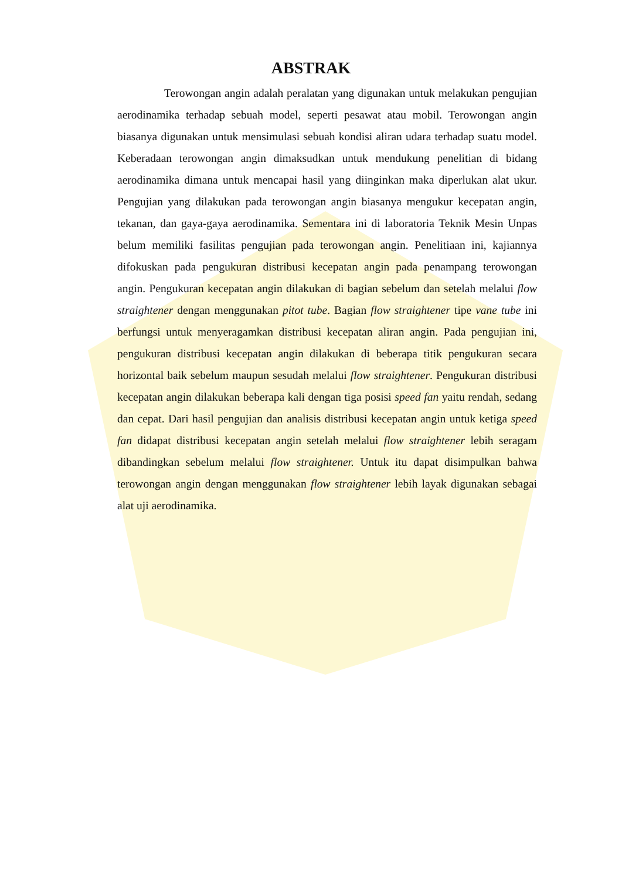ABSTRAK
Terowongan angin adalah peralatan yang digunakan untuk melakukan pengujian aerodinamika terhadap sebuah model, seperti pesawat atau mobil. Terowongan angin biasanya digunakan untuk mensimulasi sebuah kondisi aliran udara terhadap suatu model. Keberadaan terowongan angin dimaksudkan untuk mendukung penelitian di bidang aerodinamika dimana untuk mencapai hasil yang diinginkan maka diperlukan alat ukur. Pengujian yang dilakukan pada terowongan angin biasanya mengukur kecepatan angin, tekanan, dan gaya-gaya aerodinamika. Sementara ini di laboratoria Teknik Mesin Unpas belum memiliki fasilitas pengujian pada terowongan angin. Penelitiaan ini, kajiannya difokuskan pada pengukuran distribusi kecepatan angin pada penampang terowongan angin. Pengukuran kecepatan angin dilakukan di bagian sebelum dan setelah melalui flow straightener dengan menggunakan pitot tube. Bagian flow straightener tipe vane tube ini berfungsi untuk menyeragamkan distribusi kecepatan aliran angin. Pada pengujian ini, pengukuran distribusi kecepatan angin dilakukan di beberapa titik pengukuran secara horizontal baik sebelum maupun sesudah melalui flow straightener. Pengukuran distribusi kecepatan angin dilakukan beberapa kali dengan tiga posisi speed fan yaitu rendah, sedang dan cepat. Dari hasil pengujian dan analisis distribusi kecepatan angin untuk ketiga speed fan didapat distribusi kecepatan angin setelah melalui flow straightener lebih seragam dibandingkan sebelum melalui flow straightener. Untuk itu dapat disimpulkan bahwa terowongan angin dengan menggunakan flow straightener lebih layak digunakan sebagai alat uji aerodinamika.